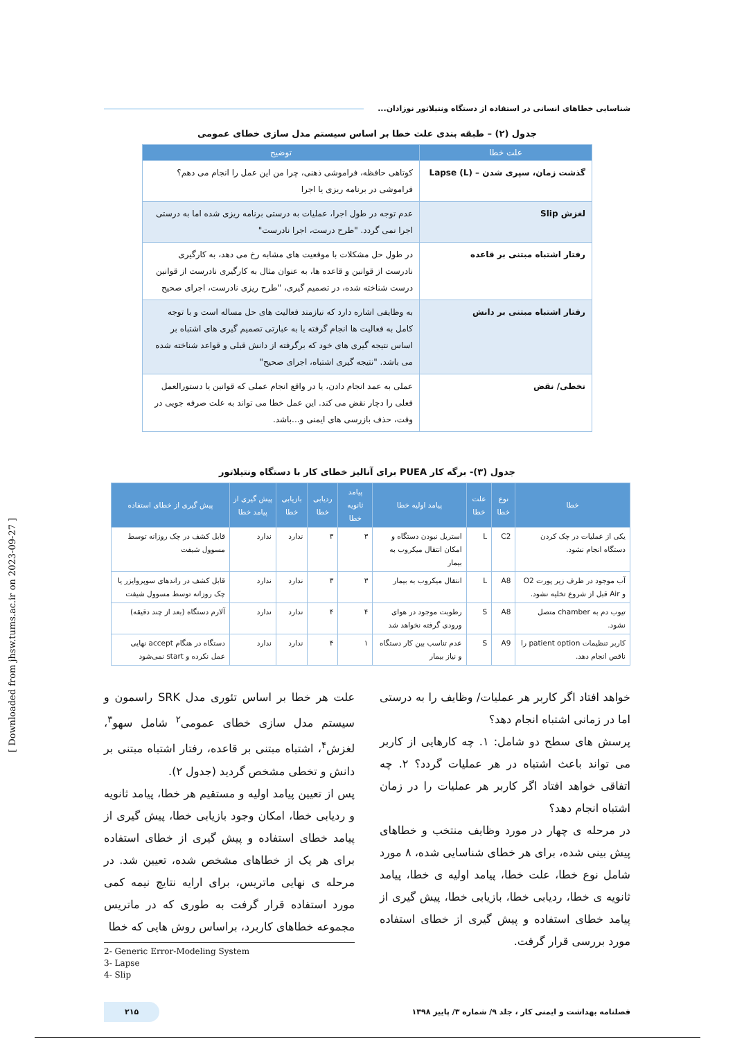شناسایی خطاهای انسانی در استفاده از دستگاه ونتیلاتور نوزادان...
جدول (۲) – طبقه بندی علت خطا بر اساس سیستم مدل سازی خطای عمومی
| علت خطا | توضیح |
| --- | --- |
| گذشت زمان، سپری شدن – Lapse (L) | کوتاهی حافظه، فراموشی ذهنی، چرا من این عمل را انجام می دهم؟ فراموشی در برنامه ریزی یا اجرا |
| لغزش Slip | عدم توجه در طول اجرا، عملیات به درستی برنامه ریزی شده اما به درستی اجرا نمی گردد. "طرح درست، اجرا نادرست" |
| رفتار اشتباه مبتنی بر قاعده | در طول حل مشکلات با موقعیت های مشابه رخ می دهد، به کارگیری نادرست از قوانین و قاعده ها، به عنوان مثال به کارگیری نادرست از قوانین درست شناخته شده، در تصمیم گیری، "طرح ریزی نادرست، اجرای صحیح |
| رفتار اشتباه مبتنی بر دانش | به وظایفی اشاره دارد که نیازمند فعالیت های حل مساله است و با توجه کامل به فعالیت ها انجام گرفته یا به عبارتی تصمیم گیری های اشتباه بر اساس نتیجه گیری های خود که برگرفته از دانش قبلی و قواعد شناخته شده می باشد. "نتیجه گیری اشتباه، اجرای صحیح" |
| تخطی/ نقض | عملی به عمد انجام دادن، یا در واقع انجام عملی که قوانین یا دستورالعمل فعلی را دچار نقض می کند. این عمل خطا می تواند به علت صرفه جویی در وقت، حذف بازرسی های ایمنی و...باشد. |
جدول (۳)- برگه کار PUEA برای آنالیز خطای کار با دستگاه ونتیلاتور
| خطا | نوع خطا | علت خطا | پیامد اولیه خطا | پیامد ثانویه خطا | ردیابی خطا | بازیابی خطا | پیش گیری از پیامد خطا | پیش گیری از خطای استفاده |
| --- | --- | --- | --- | --- | --- | --- | --- | --- |
| یکی از عملیات در چک کردن دستگاه انجام نشود. | C2 | L | استریل نبودن دستگاه و امکان انتقال میکروب به بیمار | ۳ | ۳ | ندارد | ندارد | قابل کشف در چک روزانه توسط مسوول شیفت |
| آب موجود در ظرف زیر پورت O2 و Air قبل از شروع تخلیه نشود. | A8 | L | انتقال میکروب به بیمار | ۳ | ۳ | ندارد | ندارد | قابل کشف در راندهای سوپروایزر یا چک روزانه توسط مسوول شیفت |
| تیوب دم به chamber متصل نشود. | A8 | S | رطوبت موجود در هوای ورودی گرفته نخواهد شد | ۴ | ۴ | ندارد | ندارد | آلارم دستگاه (بعد از چند دقیقه) |
| کاربر تنظیمات patient option را ناقص انجام دهد. | A9 | S | عدم تناسب بین کار دستگاه و نیاز بیمار | ۱ | ۴ | ندارد | ندارد | دستگاه در هنگام accept نهایی عمل نکرده و start نمی‌شود |
خواهد افتاد اگر کاربر هر عملیات/ وظایف را به درستی اما در زمانی اشتباه انجام دهد؟
پرسش های سطح دو شامل: ۱. چه کارهایی از کاربر می تواند باعث اشتباه در هر عملیات گردد؟ ۲. چه اتفاقی خواهد افتاد اگر کاربر هر عملیات را در زمان اشتباه انجام دهد؟
در مرحله ی چهار در مورد وظایف منتخب و خطاهای پیش بینی شده، برای هر خطای شناسایی شده، ۸ مورد شامل نوع خطا، علت خطا، پیامد اولیه ی خطا، پیامد ثانویه ی خطا، ردیابی خطا، بازیابی خطا، پیش گیری از پیامد خطای استفاده و پیش گیری از خطای استفاده مورد بررسی قرار گرفت.
علت هر خطا بر اساس تئوری مدل SRK راسمون و سیستم مدل سازی خطای عمومی<sup>۲</sup> شامل سهو<sup>۳</sup>، لغزش<sup>۴</sup>، اشتباه مبتنی بر قاعده، رفتار اشتباه مبتنی بر دانش و تخطی مشخص گردید (جدول ۲).
پس از تعیین پیامد اولیه و مستقیم هر خطا، پیامد ثانویه و ردیابی خطا، امکان وجود بازیابی خطا، پیش گیری از پیامد خطای استفاده و پیش گیری از خطای استفاده برای هر یک از خطاهای مشخص شده، تعیین شد. در مرحله ی نهایی ماتریس، برای ارایه نتایج نیمه کمی مورد استفاده قرار گرفت به طوری که در ماتریس مجموعه خطاهای کاربرد، براساس روش هایی که خطا
2- Generic Error-Modeling System
3- Lapse
4- Slip
فصلنامه بهداشت و ایمنی کار ، جلد ۹/ شماره ۳/ پاییز ۱۳۹۸ ۲۱۵
[ Downloaded from jhsw.tums.ac.ir on 2023-09-27 ]